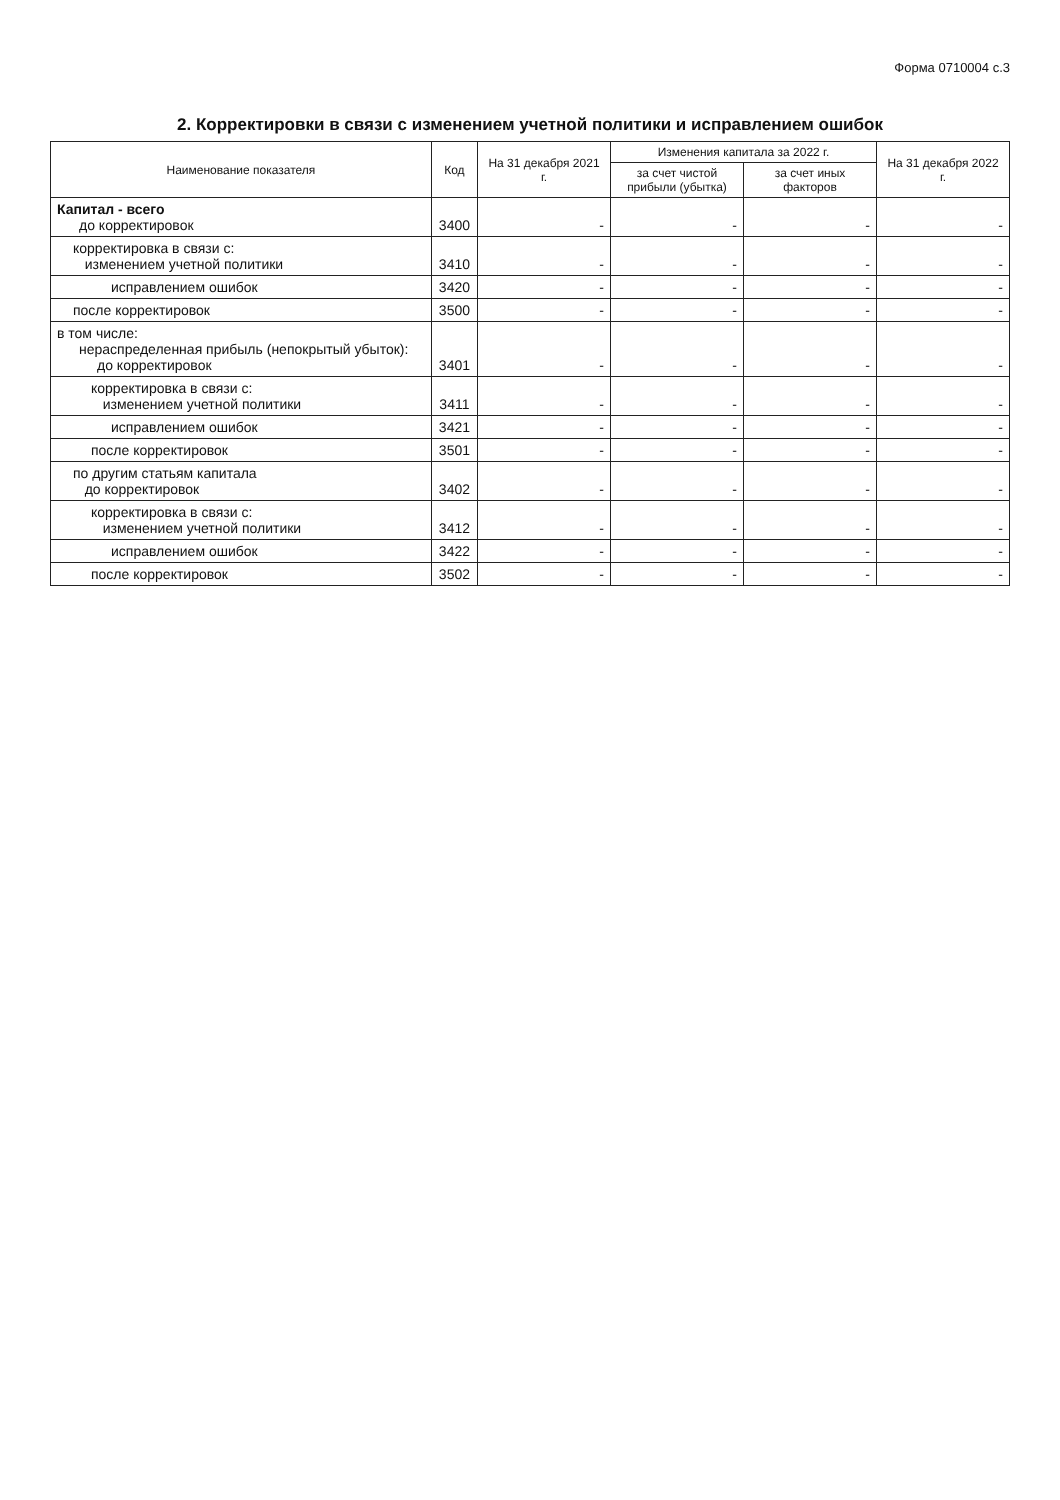Форма 0710004 с.3
2. Корректировки в связи с изменением учетной политики и исправлением ошибок
| Наименование показателя | Код | На 31 декабря 2021 г. | Изменения капитала за 2022 г. | | На 31 декабря 2022 г. |
| --- | --- | --- | --- | --- | --- |
| | | | за счет чистой прибыли (убытка) | за счет иных факторов | |
| Капитал - всего до корректировок | 3400 | - | - | - | - |
| корректировка в связи с: изменением учетной политики | 3410 | - | - | - | - |
| исправлением ошибок | 3420 | - | - | - | - |
| после корректировок | 3500 | - | - | - | - |
| в том числе: нераспределенная прибыль (непокрытый убыток): до корректировок | 3401 | - | - | - | - |
| корректировка в связи с: изменением учетной политики | 3411 | - | - | - | - |
| исправлением ошибок | 3421 | - | - | - | - |
| после корректировок | 3501 | - | - | - | - |
| по другим статьям капитала до корректировок | 3402 | - | - | - | - |
| корректировка в связи с: изменением учетной политики | 3412 | - | - | - | - |
| исправлением ошибок | 3422 | - | - | - | - |
| после корректировок | 3502 | - | - | - | - |